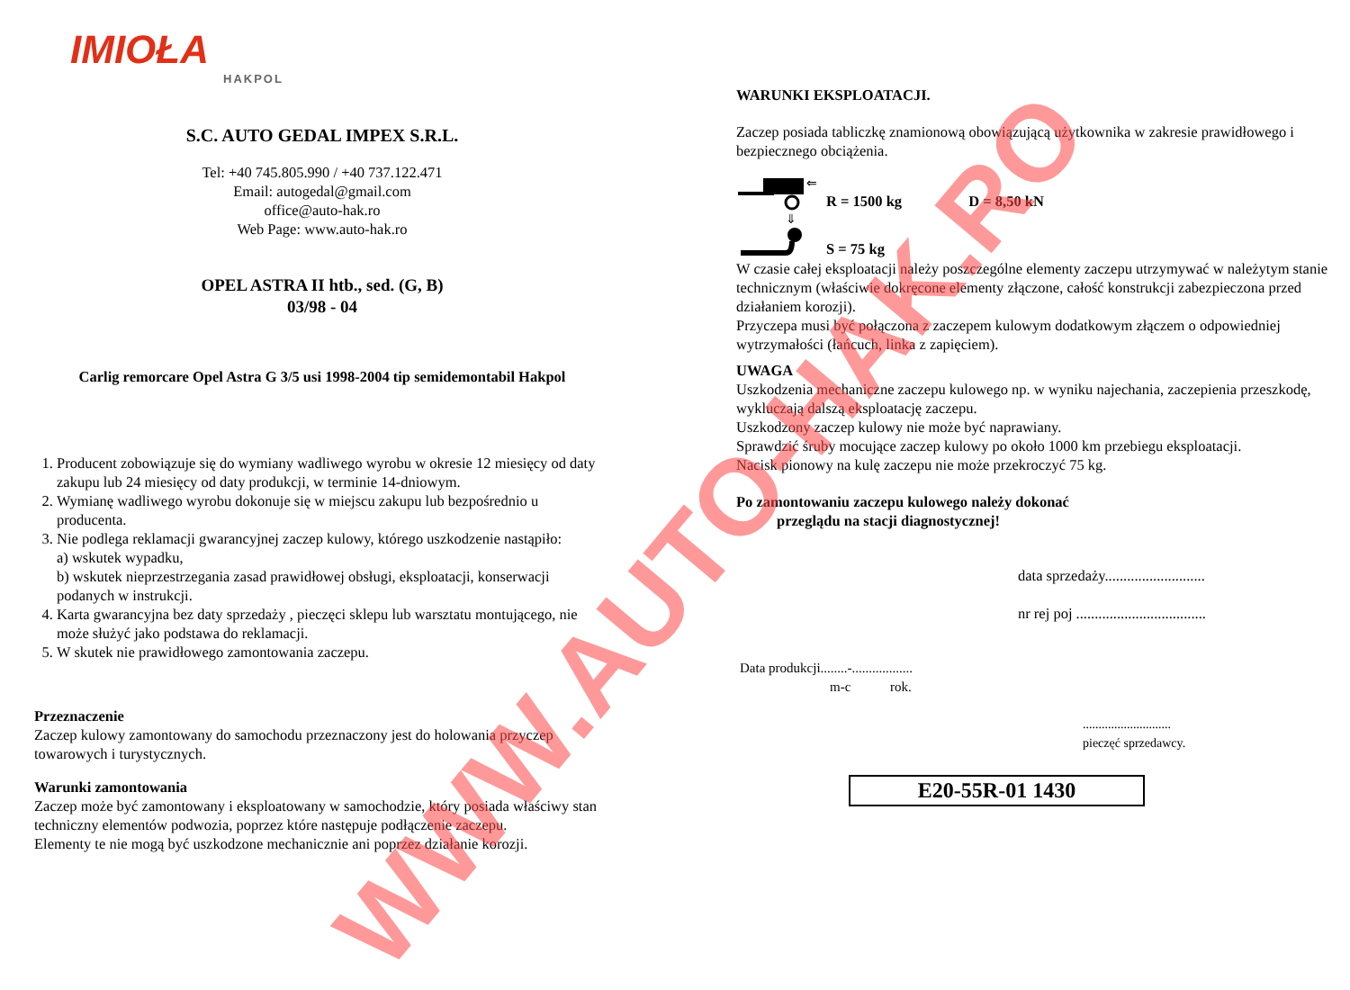IMIOŁA
HAKPOL
S.C. AUTO GEDAL IMPEX S.R.L.
Tel: +40 745.805.990 / +40 737.122.471
Email: autogedal@gmail.com
office@auto-hak.ro
Web Page: www.auto-hak.ro
OPEL ASTRA II htb., sed. (G, B)
03/98 - 04
Carlig remorcare Opel Astra G 3/5 usi 1998-2004 tip semidemontabil Hakpol
1. Producent zobowiązuje się do wymiany wadliwego wyrobu w okresie 12 miesięcy od daty zakupu lub 24 miesięcy od daty produkcji, w terminie 14-dniowym.
2. Wymianę wadliwego wyrobu dokonuje się w miejscu zakupu lub bezpośrednio u producenta.
3. Nie podlega reklamacji gwarancyjnej zaczep kulowy, którego uszkodzenie nastąpiło:
a) wskutek wypadku,
b) wskutek nieprzestrzegania zasad prawidłowej obsługi, eksploatacji, konserwacji podanych w instrukcji.
4. Karta gwarancyjna bez daty sprzedaży , pieczęci sklepu lub warsztatu montującego, nie może służyć jako podstawa do reklamacji.
5. W skutek nie prawidłowego zamontowania zaczepu.
Przeznaczenie
Zaczep kulowy zamontowany do samochodu przeznaczony jest do holowania przyczep towarowych i turystycznych.
Warunki zamontowania
Zaczep może być zamontowany i eksploatowany w samochodzie, który posiada właściwy stan techniczny elementów podwozia, poprzez które następuje podłączenie zaczepu.
Elementy te nie mogą być uszkodzone mechanicznie ani poprzez działanie korozji.
WARUNKI EKSPLOATACJI.
Zaczep posiada tabliczkę znamionową obowiązującą użytkownika w zakresie prawidłowego i bezpiecznego obciążenia.
⇐
⇓
R = 1500 kg D = 8,50 kN
S = 75 kg
W czasie całej eksploatacji należy poszczególne elementy zaczepu utrzymywać w należytym stanie technicznym (właściwie dokręcone elementy złączone, całość konstrukcji zabezpieczona przed działaniem korozji).
Przyczepa musi być połączona z zaczepem kulowym dodatkowym złączem o odpowiedniej wytrzymałości (łańcuch, linka z zapięciem).
UWAGA
Uszkodzenia mechaniczne zaczepu kulowego np. w wyniku najechania, zaczepienia przeszkodę, wykluczają dalszą eksploatację zaczepu.
Uszkodzony zaczep kulowy nie może być naprawiany.
Sprawdzić śruby mocujące zaczep kulowy po około 1000 km przebiegu eksploatacji.
Nacisk pionowy na kulę zaczepu nie może przekroczyć 75 kg.
Po zamontowaniu zaczepu kulowego należy dokonać
przeglądu na stacji diagnostycznej!
data sprzedaży...........................
nr rej poj ...................................
Data produkcji........-..................
m-c rok.
............................
pieczęć sprzedawcy.
E20-55R-01 1430
WWW.AUTO-HAK.RO